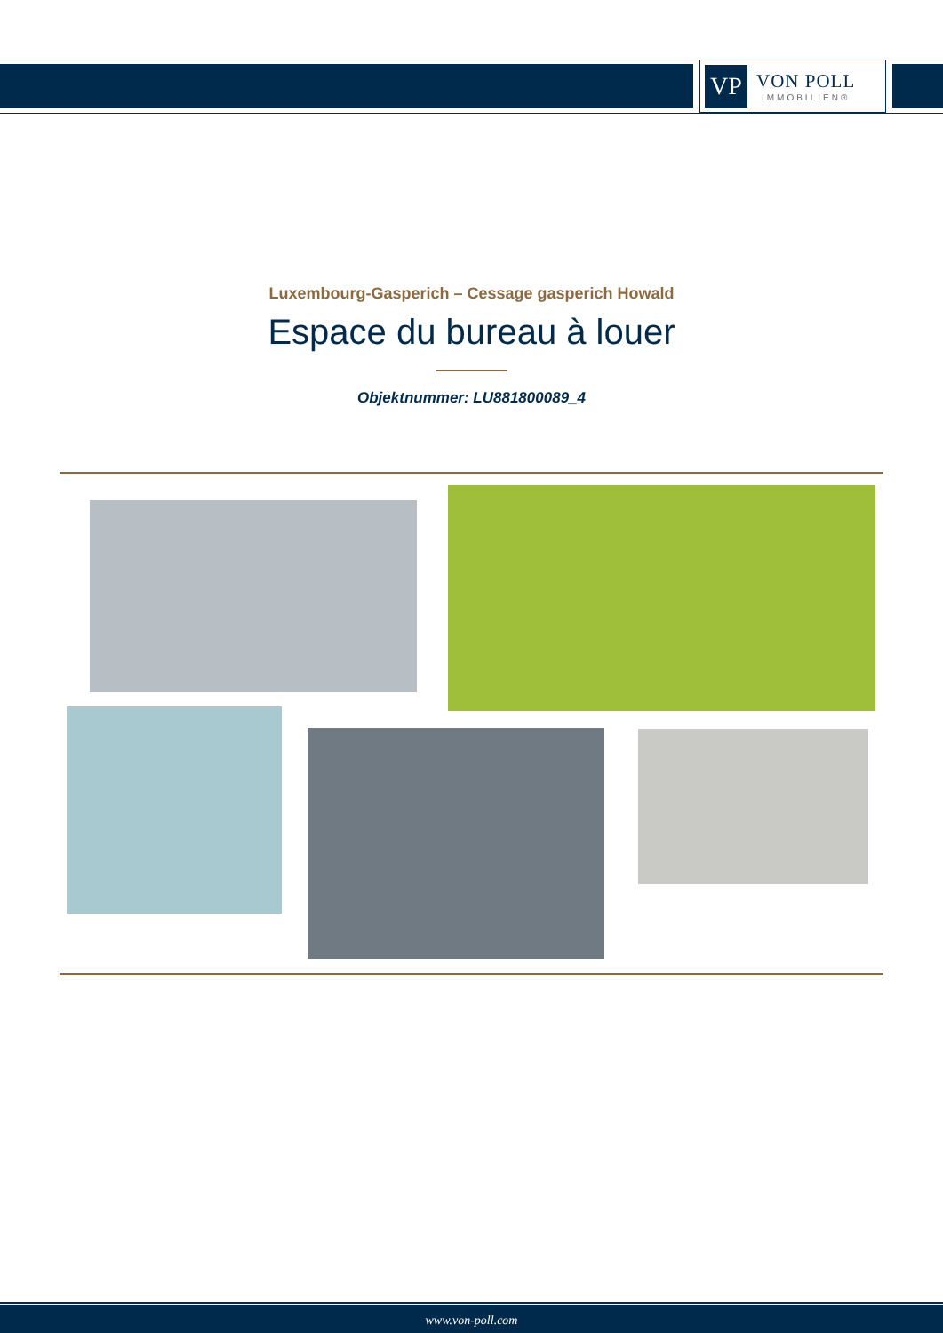VP
VON POLL
IMMOBILIEN®
Luxembourg-Gasperich – Cessage gasperich Howald
Espace du bureau à louer
Objektnummer: LU881800089_4
www.von-poll.com